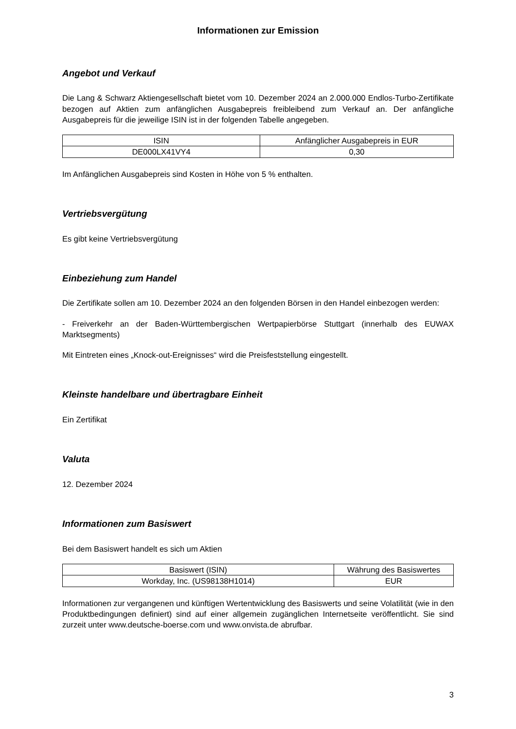Informationen zur Emission
Angebot und Verkauf
Die Lang & Schwarz Aktiengesellschaft bietet vom 10. Dezember 2024 an 2.000.000 Endlos-Turbo-Zertifikate bezogen auf Aktien zum anfänglichen Ausgabepreis freibleibend zum Verkauf an. Der anfängliche Ausgabepreis für die jeweilige ISIN ist in der folgenden Tabelle angegeben.
| ISIN | Anfänglicher Ausgabepreis in EUR |
| --- | --- |
| DE000LX41VY4 | 0,30 |
Im Anfänglichen Ausgabepreis sind Kosten in Höhe von 5 % enthalten.
Vertriebsvergütung
Es gibt keine Vertriebsvergütung
Einbeziehung zum Handel
Die Zertifikate sollen am 10. Dezember 2024 an den folgenden Börsen in den Handel einbezogen werden:
- Freiverkehr an der Baden-Württembergischen Wertpapierbörse Stuttgart (innerhalb des EUWAX Marktsegments)
Mit Eintreten eines „Knock-out-Ereignisses“ wird die Preisfeststellung eingestellt.
Kleinste handelbare und übertragbare Einheit
Ein Zertifikat
Valuta
12. Dezember 2024
Informationen zum Basiswert
Bei dem Basiswert handelt es sich um Aktien
| Basiswert (ISIN) | Währung des Basiswertes |
| --- | --- |
| Workday, Inc. (US98138H1014) | EUR |
Informationen zur vergangenen und künftigen Wertentwicklung des Basiswerts und seine Volatilität (wie in den Produktbedingungen definiert) sind auf einer allgemein zugänglichen Internetseite veröffentlicht. Sie sind zurzeit unter www.deutsche-boerse.com und www.onvista.de abrufbar.
3